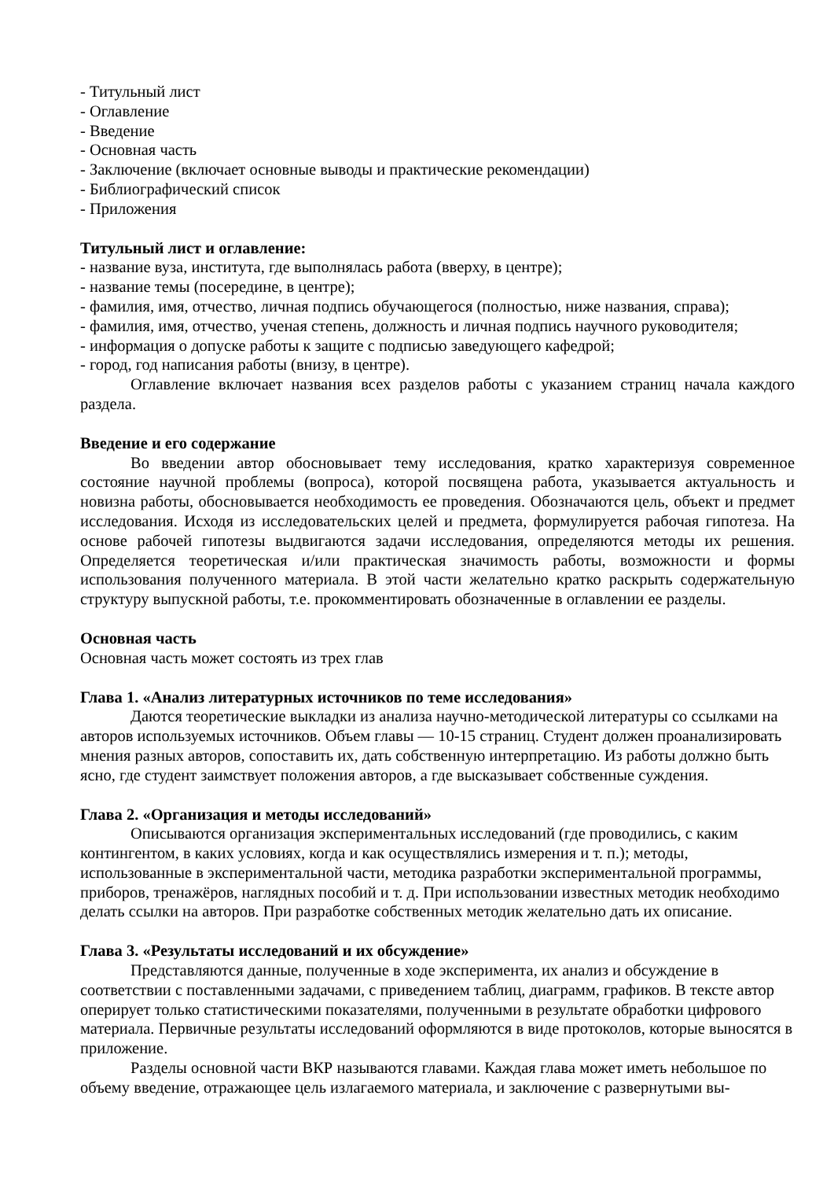- Титульный лист
- Оглавление
- Введение
- Основная часть
- Заключение (включает основные выводы и практические рекомендации)
- Библиографический список
- Приложения
Титульный лист и оглавление:
- название вуза, института, где выполнялась работа (вверху, в центре);
- название темы (посередине, в центре);
- фамилия, имя, отчество, личная подпись обучающегося (полностью, ниже названия, справа);
- фамилия, имя, отчество, ученая степень, должность и личная подпись научного руководителя;
- информация о допуске работы к защите с подписью заведующего кафедрой;
- город, год написания работы (внизу, в центре).
Оглавление включает названия всех разделов работы с указанием страниц начала каждого раздела.
Введение и его содержание
Во введении автор обосновывает тему исследования, кратко характеризуя современное состояние научной проблемы (вопроса), которой посвящена работа, указывается актуальность и новизна работы, обосновывается необходимость ее проведения. Обозначаются цель, объект и предмет исследования. Исходя из исследовательских целей и предмета, формулируется рабочая гипотеза. На основе рабочей гипотезы выдвигаются задачи исследования, определяются методы их решения. Определяется теоретическая и/или практическая значимость работы, возможности и формы использования полученного материала. В этой части желательно кратко раскрыть содержательную структуру выпускной работы, т.е. прокомментировать обозначенные в оглавлении ее разделы.
Основная часть
Основная часть может состоять из трех глав
Глава 1. «Анализ литературных источников по теме исследования»
Даются теоретические выкладки из анализа научно-методической литературы со ссылками на авторов используемых источников. Объем главы — 10-15 страниц. Студент должен проанализировать мнения разных авторов, сопоставить их, дать собственную интерпретацию. Из работы должно быть ясно, где студент заимствует положения авторов, а где высказывает собственные суждения.
Глава 2. «Организация и методы исследований»
Описываются организация экспериментальных исследований (где проводились, с каким контингентом, в каких условиях, когда и как осуществлялись измерения и т. п.); методы, использованные в экспериментальной части, методика разработки экспериментальной программы, приборов, тренажёров, наглядных пособий и т. д. При использовании известных методик необходимо делать ссылки на авторов. При разработке собственных методик желательно дать их описание.
Глава 3. «Результаты исследований и их обсуждение»
Представляются данные, полученные в ходе эксперимента, их анализ и обсуждение в соответствии с поставленными задачами, с приведением таблиц, диаграмм, графиков. В тексте автор оперирует только статистическими показателями, полученными в результате обработки цифрового материала. Первичные результаты исследований оформляются в виде протоколов, которые выносятся в приложение.
Разделы основной части ВКР называются главами. Каждая глава может иметь небольшое по объему введение, отражающее цель излагаемого материала, и заключение с развернутыми вы-